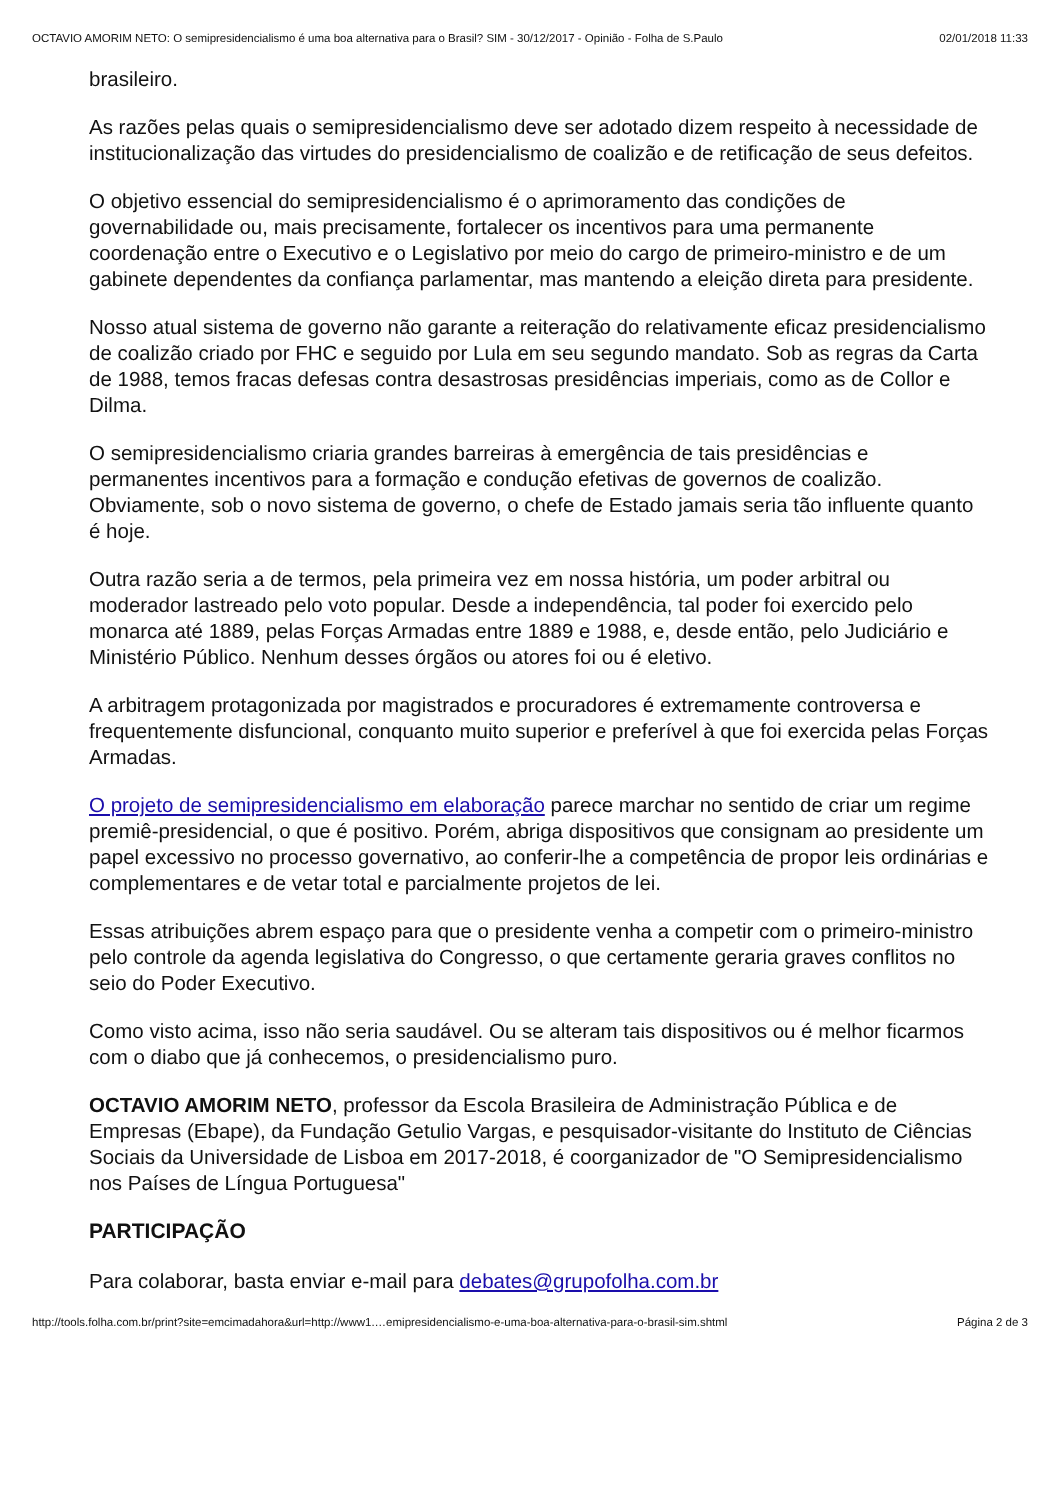OCTAVIO AMORIM NETO: O semipresidencialismo é uma boa alternativa para o Brasil? SIM - 30/12/2017 - Opinião - Folha de S.Paulo 02/01/2018 11:33
brasileiro.
As razões pelas quais o semipresidencialismo deve ser adotado dizem respeito à necessidade de institucionalização das virtudes do presidencialismo de coalizão e de retificação de seus defeitos.
O objetivo essencial do semipresidencialismo é o aprimoramento das condições de governabilidade ou, mais precisamente, fortalecer os incentivos para uma permanente coordenação entre o Executivo e o Legislativo por meio do cargo de primeiro-ministro e de um gabinete dependentes da confiança parlamentar, mas mantendo a eleição direta para presidente.
Nosso atual sistema de governo não garante a reiteração do relativamente eficaz presidencialismo de coalizão criado por FHC e seguido por Lula em seu segundo mandato. Sob as regras da Carta de 1988, temos fracas defesas contra desastrosas presidências imperiais, como as de Collor e Dilma.
O semipresidencialismo criaria grandes barreiras à emergência de tais presidências e permanentes incentivos para a formação e condução efetivas de governos de coalizão. Obviamente, sob o novo sistema de governo, o chefe de Estado jamais seria tão influente quanto é hoje.
Outra razão seria a de termos, pela primeira vez em nossa história, um poder arbitral ou moderador lastreado pelo voto popular. Desde a independência, tal poder foi exercido pelo monarca até 1889, pelas Forças Armadas entre 1889 e 1988, e, desde então, pelo Judiciário e Ministério Público. Nenhum desses órgãos ou atores foi ou é eletivo.
A arbitragem protagonizada por magistrados e procuradores é extremamente controversa e frequentemente disfuncional, conquanto muito superior e preferível à que foi exercida pelas Forças Armadas.
O projeto de semipresidencialismo em elaboração parece marchar no sentido de criar um regime premiê-presidencial, o que é positivo. Porém, abriga dispositivos que consignam ao presidente um papel excessivo no processo governativo, ao conferir-lhe a competência de propor leis ordinárias e complementares e de vetar total e parcialmente projetos de lei.
Essas atribuições abrem espaço para que o presidente venha a competir com o primeiro-ministro pelo controle da agenda legislativa do Congresso, o que certamente geraria graves conflitos no seio do Poder Executivo.
Como visto acima, isso não seria saudável. Ou se alteram tais dispositivos ou é melhor ficarmos com o diabo que já conhecemos, o presidencialismo puro.
OCTAVIO AMORIM NETO, professor da Escola Brasileira de Administração Pública e de Empresas (Ebape), da Fundação Getulio Vargas, e pesquisador-visitante do Instituto de Ciências Sociais da Universidade de Lisboa em 2017-2018, é coorganizador de "O Semipresidencialismo nos Países de Língua Portuguesa"
PARTICIPAÇÃO
Para colaborar, basta enviar e-mail para debates@grupofolha.com.br
http://tools.folha.com.br/print?site=emcimadahora&url=http://www1.…emipresidencialismo-e-uma-boa-alternativa-para-o-brasil-sim.shtml Página 2 de 3